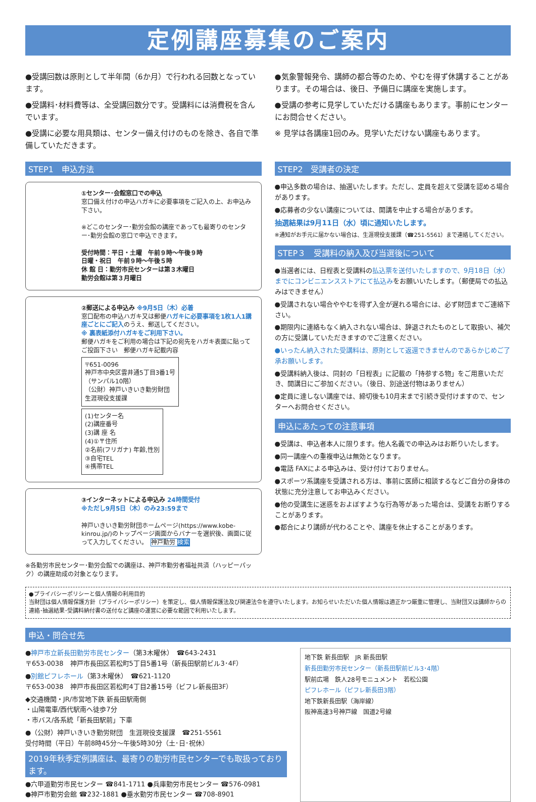定例講座募集のご案内
●受講回数は原則として半年間（6か月）で行われる回数となっています。
●受講料･材料費等は、全受講回数分です。受講料には消費税を含んでいます。
●受講に必要な用具類は、センター備え付けのものを除き、各自で準備していただきます。
●気象警報発令、講師の都合等のため、やむを得ず休講することがあります。その場合は、後日、予備日に講座を実施します。
●受講の参考に見学していただける講座もあります。事前にセンターにお問合せください。
※ 見学は各講座1回のみ。見学いただけない講座もあります。
STEP1　申込方法
①センター･会館窓口での申込
窓口備え付けの申込ハガキに必要事項をご記入の上、お申込み下さい。
※どこのセンター･勤労会館の講座であっても最寄りのセンター･勤労会館の窓口で申込できます。
受付時間：平日・土曜　午前９時～午後９時
日曜・祝日　午前９時～午後５時
休 館 日：勤労市民センターは第３木曜日
勤労会館は第３月曜日
②郵送による申込み ※9月5日（木）必着
窓口配布の申込ハガキ又は郵便ハガキに必要事項を1枚1人1講座ごとにご記入のうえ、郵送してください。
※ 裏表紙添付ハガキをご利用下さい。
郵便ハガキをご利用の場合は下記の宛先をハガキ表面に貼ってご投函下さい　郵便ハガキ記載内容
〒651-0096
神戸市中央区雲井通5丁目3番1号
（サンパル10階）
（公財）神戸いきいき勤労財団
生涯現役支援課 (1)センター名
(2)講座番号
(3)講 座 名
(4)①〒住所
②名前(フリガナ) 年齢,性別
③自宅TEL
④携帯TEL
③インターネットによる申込み 24時間受付
※ただし9月5日（木）のみ23:59まで
神戸いきいき勤労財団ホームページ(https://www.kobe-kinrou.jp/)のトップページ画面からバナーを選択後、画面に従って入力してください。　神戸勤労 検索
※各勤労市民センター･勤労会館での講座は、神戸市勤労者福祉共済（ハッピーパック）の講座助成の対象となります。
STEP2　受講者の決定
●申込多数の場合は、抽選いたします。ただし、定員を超えて受講を認める場合があります。
●応募者の少ない講座については、開講を中止する場合があります。
抽選結果は9月11日（水）頃に通知いたします。
※通知がお手元に届かない場合は、生涯現役支援課（☎251-5561）まで連絡してください。
STEP３　受講料の納入及び当選後について
●当選者には、日程表と受講料の払込票を送付いたしますので、9月18日（水）までにコンビニエンスストアにて払込みをお願いいたします。（郵便局での払込みはできません）
●受講されない場合ややむを得ず入金が遅れる場合には、必ず財団までご連絡下さい。
●期限内に連絡もなく納入されない場合は、辞退されたものとして取扱い、補欠の方に受講していただきますのでご注意ください。
●いったん納入された受講料は、原則として返還できませんのであらかじめご了承お願いします。
●受講料納入後は、同封の「日程表」に記載の「持参する物」をご用意いただき、開講日にご参加ください。（後日、別途送付物はありません）
●定員に達しない講座では、締切後も10月末まで引続き受付けますので、センターへお問合せください。
申込にあたっての注意事項
●受講は、申込者本人に限ります。他人名義での申込みはお断りいたします。
●同一講座への重複申込は無効となります。
●電話 FAXによる申込みは、受け付けておりません。
●スポーツ系講座を受講される方は、事前に医師に相談するなどご自分の身体の状態に充分注意してお申込みください。
●他の受講生に迷惑をおよぼすような行為等があった場合は、受講をお断りすることがあります。
●都合により講師が代わることや、講座を休止することがあります。
●プライバシーポリシーと個人情報の利用目的
当財団は個人情報保護方針（プライバシーポリシー）を策定し、個人情報保護法及び関連法令を遵守いたします。お知らせいただいた個人情報は適正かつ厳重に管理し、当財団又は講師からの連絡･抽選結果･受講料納付書の送付など講座の運営に必要な範囲で利用いたします。
申込・問合せ先
●神戸市立新長田勤労市民センター（第3木曜休）　☎643-2431
〒653-0038　神戸市長田区若松町5丁目5番1号（新長田駅前ビル3･4F）
●別館ピフレホール（第3木曜休）　☎621-1120
〒653-0038　神戸市長田区若松町4丁目2番15号（ピフレ新長田3F）
◆交通機関・JR/市営地下鉄 新長田駅南側
・山陽電車/西代駅南へ徒歩7分
・市バス/各系統「新長田駅前」下車
●（公財）神戸いきいき勤労財団　生涯現役支援課　☎251-5561
受付時間（平日）午前8時45分～午後5時30分（土･日･祝休）
2019年秋季定例講座は、最寄りの勤労市民センターでも取扱っております。
●六甲道勤労市民センター ☎841-1711 ●兵庫勤労市民センター ☎576-0981
●神戸市勤労会館 ☎232-1881 ●垂水勤労市民センター ☎708-8901
地下鉄 新長田駅　JR 新長田駅
新長田勤労市民センター（新長田駅前ビル3･4階）
駅前広場　鉄人28号モニュメント　若松公園
ピフレホール（ピフレ新長田3階）
地下鉄新長田駅（海岸線）
阪神高速3号神戸線　国道2号線